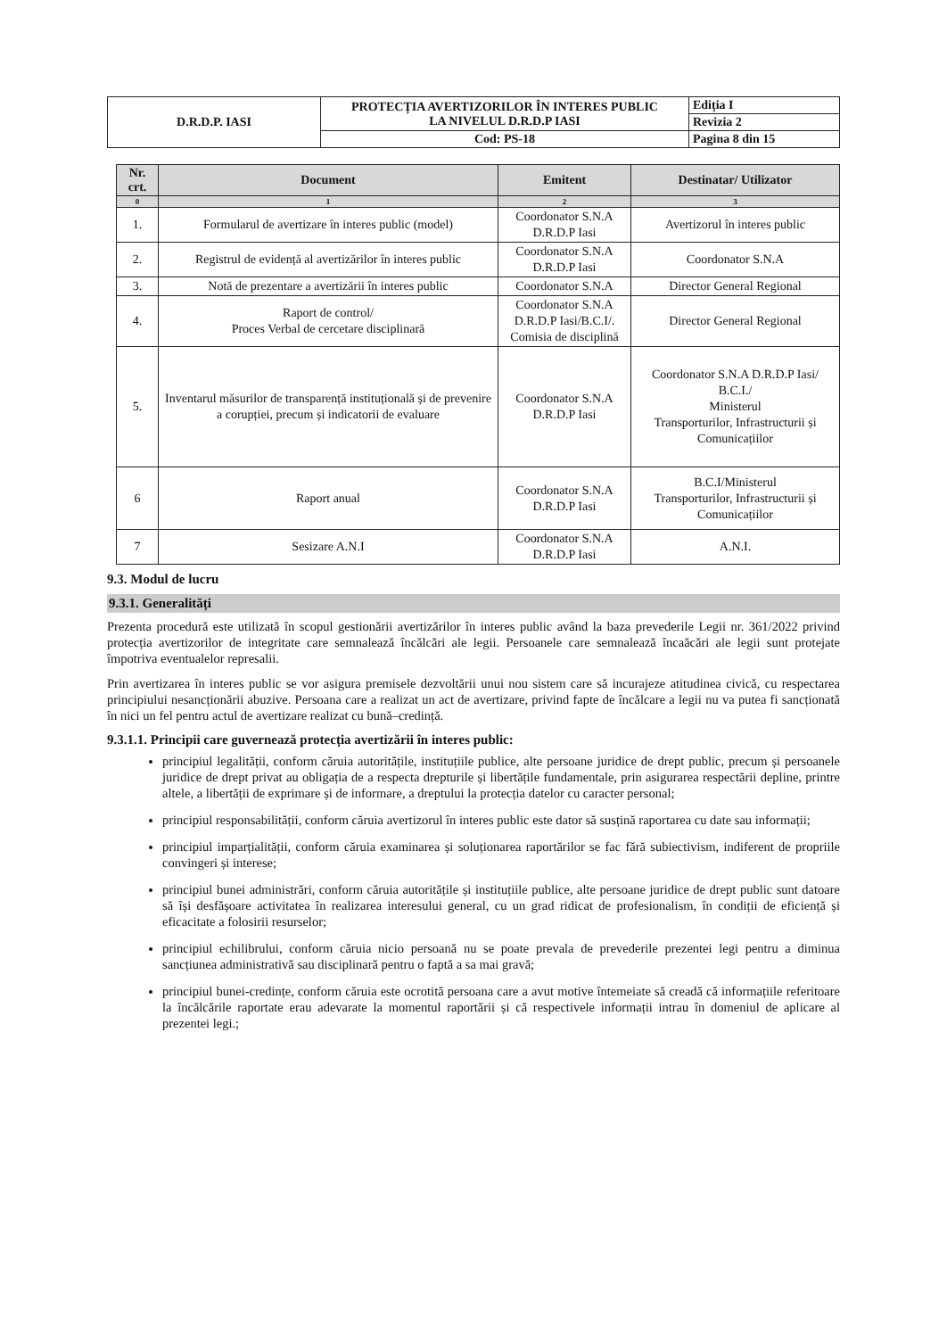| D.R.D.P. IASI | PROTECȚIA AVERTIZORILOR ÎN INTERES PUBLIC LA NIVELUL D.R.D.P IASI | Ediția I |
| | | Revizia 2 |
| | Cod: PS-18 | Pagina 8 din 15 |
| Nr. crt. | Document | Emitent | Destinatar/ Utilizator |
| --- | --- | --- | --- |
| 0 | 1 | 2 | 3 |
| 1. | Formularul de avertizare în interes public (model) | Coordonator S.N.A D.R.D.P Iasi | Avertizorul în interes public |
| 2. | Registrul de evidență al avertizărilor în interes public | Coordonator S.N.A D.R.D.P Iasi | Coordonator S.N.A |
| 3. | Notă de prezentare a avertizării în interes public | Coordonator S.N.A | Director General Regional |
| 4. | Raport de control/ Proces Verbal de cercetare disciplinară | Coordonator S.N.A D.R.D.P Iasi/B.C.I/. Comisia de disciplină | Director General Regional |
| 5. | Inventarul măsurilor de transparență instituțională și de prevenire a corupției, precum și indicatorii de evaluare | Coordonator S.N.A D.R.D.P Iasi | Coordonator S.N.A D.R.D.P Iasi/ B.C.I./ Ministerul Transporturilor, Infrastructurii și Comunicațiilor |
| 6 | Raport anual | Coordonator S.N.A D.R.D.P Iasi | B.C.I/Ministerul Transporturilor, Infrastructurii și Comunicațiilor |
| 7 | Sesizare A.N.I | Coordonator S.N.A D.R.D.P Iasi | A.N.I. |
9.3. Modul de lucru
9.3.1. Generalități
Prezenta procedură este utilizată în scopul gestionării avertizărilor în interes public având la baza prevederile Legii nr. 361/2022 privind protecția avertizorilor de integritate care semnalează încălcări ale legii. Persoanele care semnalează încaăcări ale legii sunt protejate împotriva eventualelor represalii.
Prin avertizarea în interes public se vor asigura premisele dezvoltării unui nou sistem care să incurajeze atitudinea civică, cu respectarea principiului nesancționării abuzive. Persoana care a realizat un act de avertizare, privind fapte de încălcare a legii nu va putea fi sancționată în nici un fel pentru actul de avertizare realizat cu bună–credință.
9.3.1.1. Principii care guvernează protecția avertizării în interes public:
principiul legalității, conform căruia autoritățile, instituțiile publice, alte persoane juridice de drept public, precum și persoanele juridice de drept privat au obligația de a respecta drepturile și libertățile fundamentale, prin asigurarea respectării depline, printre altele, a libertății de exprimare și de informare, a dreptului la protecția datelor cu caracter personal;
principiul responsabilității, conform căruia avertizorul în interes public este dator să susțină raportarea cu date sau informații;
principiul imparțialității, conform căruia examinarea și soluționarea raportărilor se fac fără subiectivism, indiferent de propriile convingeri și interese;
principiul bunei administrări, conform căruia autoritățile și instituțiile publice, alte persoane juridice de drept public sunt datoare să își desfășoare activitatea în realizarea interesului general, cu un grad ridicat de profesionalism, în condiții de eficiență și eficacitate a folosirii resurselor;
principiul echilibrului, conform căruia nicio persoană nu se poate prevala de prevederile prezentei legi pentru a diminua sancțiunea administrativă sau disciplinară pentru o faptă a sa mai gravă;
principiul bunei-credințe, conform căruia este ocrotită persoana care a avut motive întemeiate să creadă că informațiile referitoare la încălcările raportate erau adevarate la momentul raportării și că respectivele informații intrau în domeniul de aplicare al prezentei legi.;